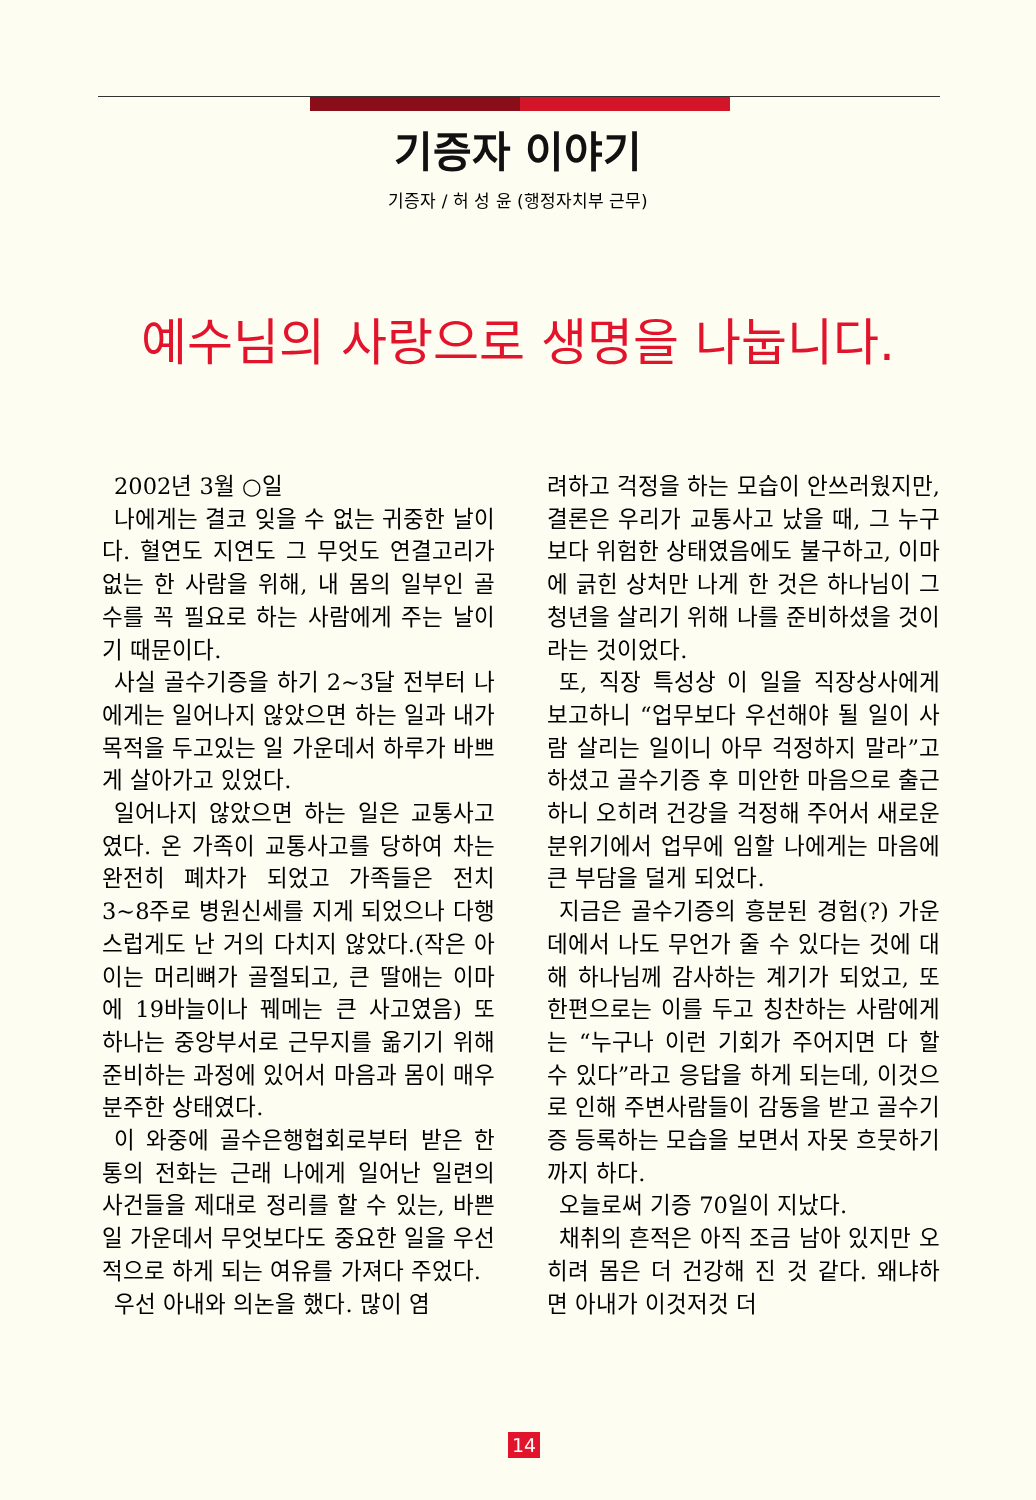기증자 이야기
기증자 / 허 성 윤 (행정자치부 근무)
예수님의 사랑으로 생명을 나눕니다.
2002년 3월 ○일
나에게는 결코 잊을 수 없는 귀중한 날이다. 혈연도 지연도 그 무엇도 연결고리가 없는 한 사람을 위해, 내 몸의 일부인 골수를 꼭 필요로 하는 사람에게 주는 날이기 때문이다.
사실 골수기증을 하기 2~3달 전부터 나에게는 일어나지 않았으면 하는 일과 내가 목적을 두고있는 일 가운데서 하루가 바쁘게 살아가고 있었다.
일어나지 않았으면 하는 일은 교통사고였다. 온 가족이 교통사고를 당하여 차는 완전히 폐차가 되었고 가족들은 전치 3~8주로 병원신세를 지게 되었으나 다행스럽게도 난 거의 다치지 않았다.(작은 아이는 머리뼈가 골절되고, 큰 딸애는 이마에 19바늘이나 꿰메는 큰 사고였음) 또 하나는 중앙부서로 근무지를 옮기기 위해 준비하는 과정에 있어서 마음과 몸이 매우 분주한 상태였다.
이 와중에 골수은행협회로부터 받은 한 통의 전화는 근래 나에게 일어난 일련의 사건들을 제대로 정리를 할 수 있는, 바쁜 일 가운데서 무엇보다도 중요한 일을 우선적으로 하게 되는 여유를 가져다 주었다.
우선 아내와 의논을 했다. 많이 염
려하고 걱정을 하는 모습이 안쓰러웠지만, 결론은 우리가 교통사고 났을 때, 그 누구보다 위험한 상태였음에도 불구하고, 이마에 긁힌 상처만 나게 한 것은 하나님이 그 청년을 살리기 위해 나를 준비하셨을 것이라는 것이었다.
또, 직장 특성상 이 일을 직장상사에게 보고하니 “업무보다 우선해야 될 일이 사람 살리는 일이니 아무 걱정하지 말라”고 하셨고 골수기증 후 미안한 마음으로 출근하니 오히려 건강을 걱정해 주어서 새로운 분위기에서 업무에 임할 나에게는 마음에 큰 부담을 덜게 되었다.
지금은 골수기증의 흥분된 경험(?) 가운데에서 나도 무언가 줄 수 있다는 것에 대해 하나님께 감사하는 계기가 되었고, 또 한편으로는 이를 두고 칭찬하는 사람에게는 “누구나 이런 기회가 주어지면 다 할 수 있다”라고 응답을 하게 되는데, 이것으로 인해 주변사람들이 감동을 받고 골수기증 등록하는 모습을 보면서 자못 흐뭇하기까지 하다.
오늘로써 기증 70일이 지났다.
채취의 흔적은 아직 조금 남아 있지만 오히려 몸은 더 건강해 진 것 같다. 왜냐하면 아내가 이것저것 더
14